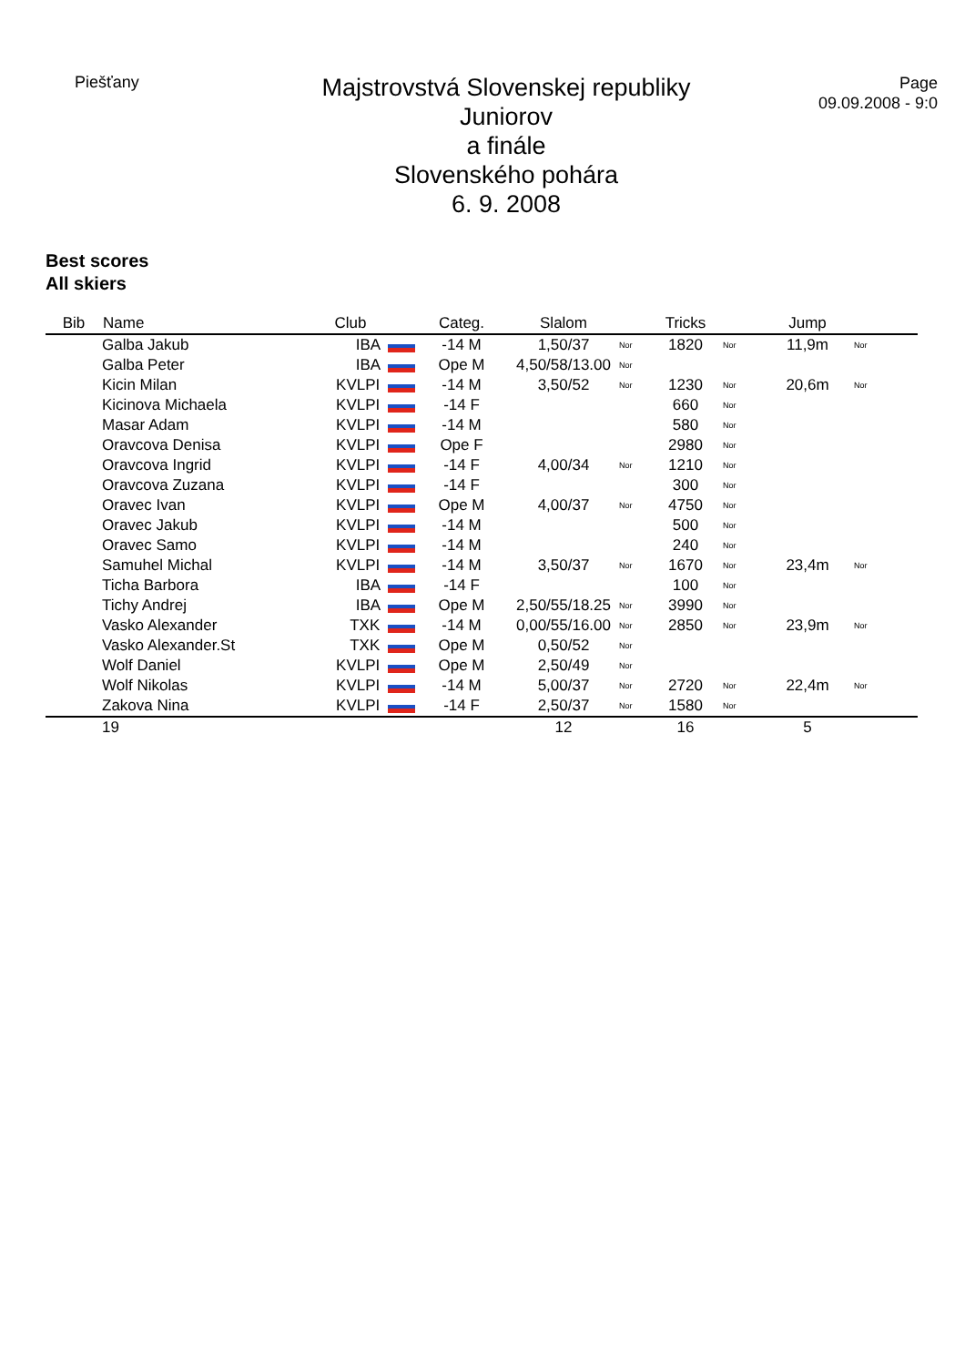Piešťany
Majstrovstvá Slovenskej republiky
Juniorov
a finále
Slovenského pohára
6. 9. 2008
Page
09.09.2008 - 9:0
Best scores
All skiers
| Bib | Name | Club | Categ. | Slalom | | Tricks | | Jump | |
| --- | --- | --- | --- | --- | --- | --- | --- | --- | --- |
| | Galba Jakub | IBA | -14 M | 1,50/37 | Nor | 1820 | Nor | 11,9m | Nor |
| | Galba Peter | IBA | Ope M | 4,50/58/13.00 | Nor | | | | |
| | Kicin Milan | KVLPI | -14 M | 3,50/52 | Nor | 1230 | Nor | 20,6m | Nor |
| | Kicinova Michaela | KVLPI | -14 F | | | 660 | Nor | | |
| | Masar Adam | KVLPI | -14 M | | | 580 | Nor | | |
| | Oravcova Denisa | KVLPI | Ope F | | | 2980 | Nor | | |
| | Oravcova Ingrid | KVLPI | -14 F | 4,00/34 | Nor | 1210 | Nor | | |
| | Oravcova Zuzana | KVLPI | -14 F | | | 300 | Nor | | |
| | Oravec Ivan | KVLPI | Ope M | 4,00/37 | Nor | 4750 | Nor | | |
| | Oravec Jakub | KVLPI | -14 M | | | 500 | Nor | | |
| | Oravec Samo | KVLPI | -14 M | | | 240 | Nor | | |
| | Samuhel Michal | KVLPI | -14 M | 3,50/37 | Nor | 1670 | Nor | 23,4m | Nor |
| | Ticha Barbora | IBA | -14 F | | | 100 | Nor | | |
| | Tichy Andrej | IBA | Ope M | 2,50/55/18.25 | Nor | 3990 | Nor | | |
| | Vasko Alexander | TXK | -14 M | 0,00/55/16.00 | Nor | 2850 | Nor | 23,9m | Nor |
| | Vasko Alexander.St | TXK | Ope M | 0,50/52 | Nor | | | | |
| | Wolf Daniel | KVLPI | Ope M | 2,50/49 | Nor | | | | |
| | Wolf Nikolas | KVLPI | -14 M | 5,00/37 | Nor | 2720 | Nor | 22,4m | Nor |
| | Zakova Nina | KVLPI | -14 F | 2,50/37 | Nor | 1580 | Nor | | |
| | 19 | | | 12 | | 16 | | 5 | |